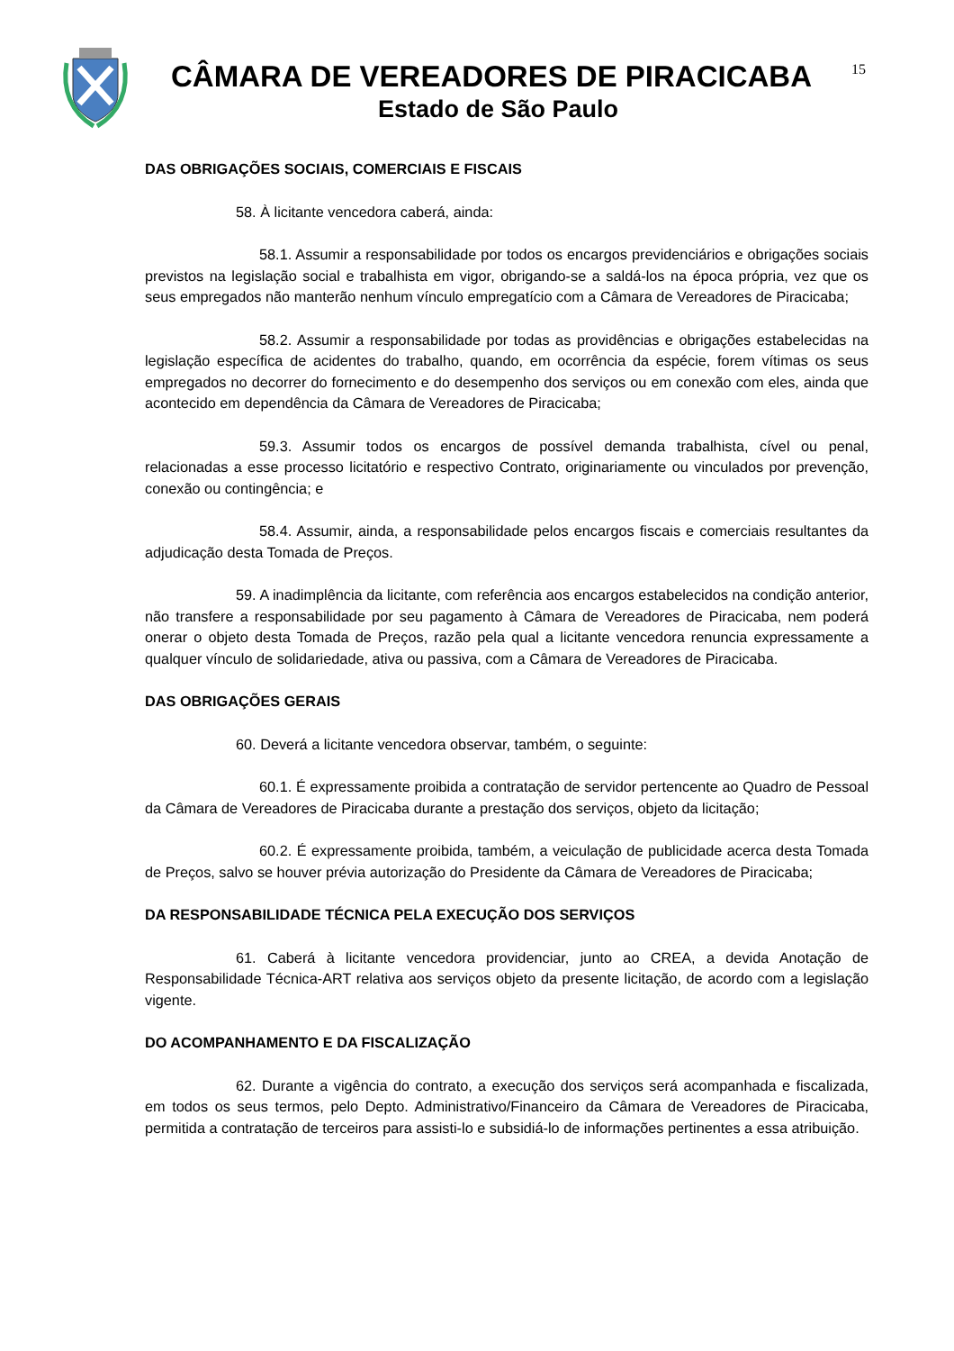CÂMARA DE VEREADORES DE PIRACICABA
Estado de São Paulo
15
DAS OBRIGAÇÕES SOCIAIS, COMERCIAIS E FISCAIS
58. À licitante vencedora caberá, ainda:
58.1. Assumir a responsabilidade por todos os encargos previdenciários e obrigações sociais previstos na legislação social e trabalhista em vigor, obrigando-se a saldá-los na época própria, vez que os seus empregados não manterão nenhum vínculo empregatício com a Câmara de Vereadores de Piracicaba;
58.2. Assumir a responsabilidade por todas as providências e obrigações estabelecidas na legislação específica de acidentes do trabalho, quando, em ocorrência da espécie, forem vítimas os seus empregados no decorrer do fornecimento e do desempenho dos serviços ou em conexão com eles, ainda que acontecido em dependência da Câmara de Vereadores de Piracicaba;
59.3. Assumir todos os encargos de possível demanda trabalhista, cível ou penal, relacionadas a esse processo licitatório e respectivo Contrato, originariamente ou vinculados por prevenção, conexão ou contingência; e
58.4. Assumir, ainda, a responsabilidade pelos encargos fiscais e comerciais resultantes da adjudicação desta Tomada de Preços.
59. A inadimplência da licitante, com referência aos encargos estabelecidos na condição anterior, não transfere a responsabilidade por seu pagamento à Câmara de Vereadores de Piracicaba, nem poderá onerar o objeto desta Tomada de Preços, razão pela qual a licitante vencedora renuncia expressamente a qualquer vínculo de solidariedade, ativa ou passiva, com a Câmara de Vereadores de Piracicaba.
DAS OBRIGAÇÕES GERAIS
60. Deverá a licitante vencedora observar, também, o seguinte:
60.1. É expressamente proibida a contratação de servidor pertencente ao Quadro de Pessoal da Câmara de Vereadores de Piracicaba durante a prestação dos serviços, objeto da licitação;
60.2. É expressamente proibida, também, a veiculação de publicidade acerca desta Tomada de Preços, salvo se houver prévia autorização do Presidente da Câmara de Vereadores de Piracicaba;
DA RESPONSABILIDADE TÉCNICA PELA EXECUÇÃO DOS SERVIÇOS
61. Caberá à licitante vencedora providenciar, junto ao CREA, a devida Anotação de Responsabilidade Técnica-ART relativa aos serviços objeto da presente licitação, de acordo com a legislação vigente.
DO ACOMPANHAMENTO E DA FISCALIZAÇÃO
62. Durante a vigência do contrato, a execução dos serviços será acompanhada e fiscalizada, em todos os seus termos, pelo Depto. Administrativo/Financeiro da Câmara de Vereadores de Piracicaba, permitida a contratação de terceiros para assisti-lo e subsidiá-lo de informações pertinentes a essa atribuição.